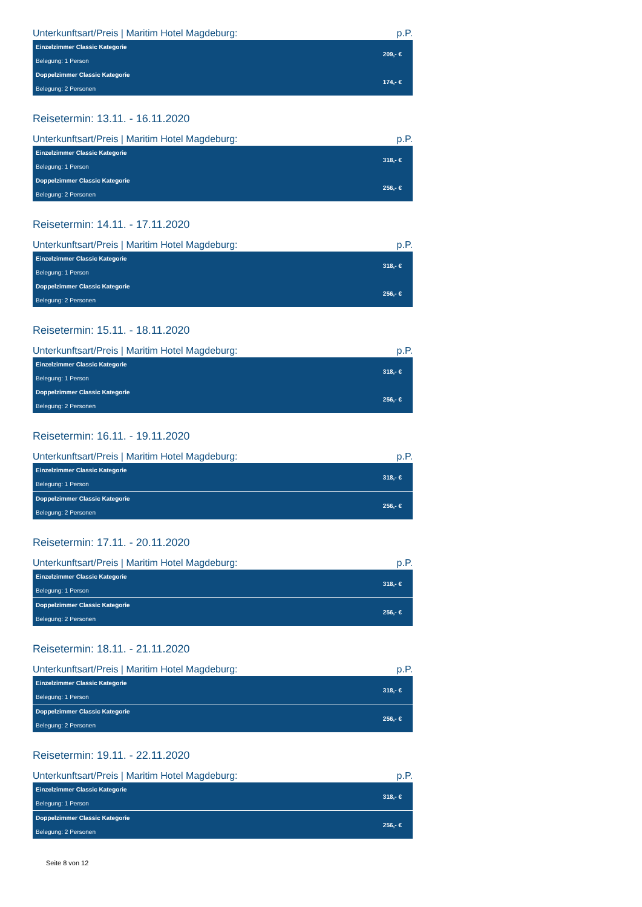Unterkunftsart/Preis | Maritim Hotel Magdeburg: p.P.
| Einzelzimmer Classic Kategorie | 209,- € |
| Belegung: 1 Person | |
| Doppelzimmer Classic Kategorie | 174,- € |
| Belegung: 2 Personen | |
Reisetermin: 13.11. - 16.11.2020
Unterkunftsart/Preis | Maritim Hotel Magdeburg: p.P.
| Einzelzimmer Classic Kategorie | 318,- € |
| Belegung: 1 Person | |
| Doppelzimmer Classic Kategorie | 256,- € |
| Belegung: 2 Personen | |
Reisetermin: 14.11. - 17.11.2020
Unterkunftsart/Preis | Maritim Hotel Magdeburg: p.P.
| Einzelzimmer Classic Kategorie | 318,- € |
| Belegung: 1 Person | |
| Doppelzimmer Classic Kategorie | 256,- € |
| Belegung: 2 Personen | |
Reisetermin: 15.11. - 18.11.2020
Unterkunftsart/Preis | Maritim Hotel Magdeburg: p.P.
| Einzelzimmer Classic Kategorie | 318,- € |
| Belegung: 1 Person | |
| Doppelzimmer Classic Kategorie | 256,- € |
| Belegung: 2 Personen | |
Reisetermin: 16.11. - 19.11.2020
Unterkunftsart/Preis | Maritim Hotel Magdeburg: p.P.
| Einzelzimmer Classic Kategorie | 318,- € |
| Belegung: 1 Person | |
| Doppelzimmer Classic Kategorie | 256,- € |
| Belegung: 2 Personen | |
Reisetermin: 17.11. - 20.11.2020
Unterkunftsart/Preis | Maritim Hotel Magdeburg: p.P.
| Einzelzimmer Classic Kategorie | 318,- € |
| Belegung: 1 Person | |
| Doppelzimmer Classic Kategorie | 256,- € |
| Belegung: 2 Personen | |
Reisetermin: 18.11. - 21.11.2020
Unterkunftsart/Preis | Maritim Hotel Magdeburg: p.P.
| Einzelzimmer Classic Kategorie | 318,- € |
| Belegung: 1 Person | |
| Doppelzimmer Classic Kategorie | 256,- € |
| Belegung: 2 Personen | |
Reisetermin: 19.11. - 22.11.2020
Unterkunftsart/Preis | Maritim Hotel Magdeburg: p.P.
| Einzelzimmer Classic Kategorie | 318,- € |
| Belegung: 1 Person | |
| Doppelzimmer Classic Kategorie | 256,- € |
| Belegung: 2 Personen | |
Seite 8 von 12